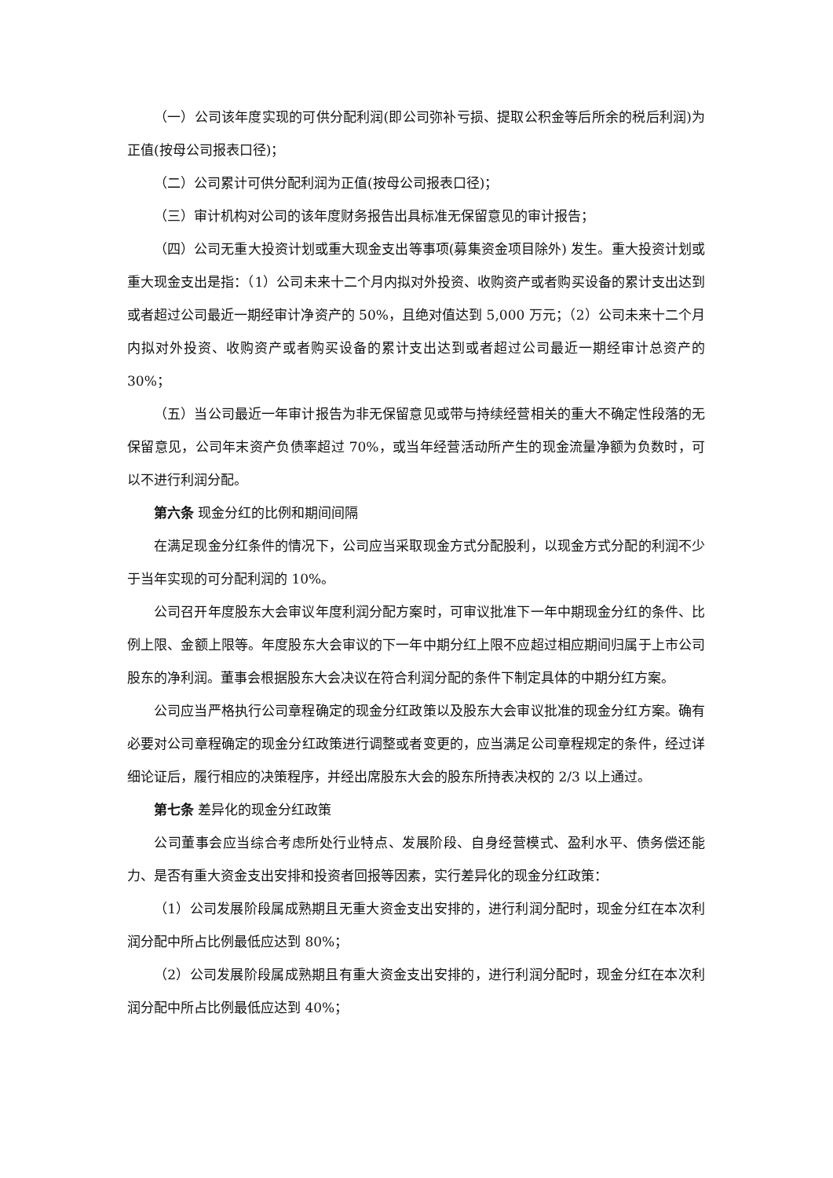（一）公司该年度实现的可供分配利润(即公司弥补亏损、提取公积金等后所余的税后利润)为正值(按母公司报表口径)；
（二）公司累计可供分配利润为正值(按母公司报表口径)；
（三）审计机构对公司的该年度财务报告出具标准无保留意见的审计报告；
（四）公司无重大投资计划或重大现金支出等事项(募集资金项目除外) 发生。重大投资计划或重大现金支出是指：（1）公司未来十二个月内拟对外投资、收购资产或者购买设备的累计支出达到或者超过公司最近一期经审计净资产的 50%，且绝对值达到 5,000 万元；（2）公司未来十二个月内拟对外投资、收购资产或者购买设备的累计支出达到或者超过公司最近一期经审计总资产的 30%；
（五）当公司最近一年审计报告为非无保留意见或带与持续经营相关的重大不确定性段落的无保留意见，公司年末资产负债率超过 70%，或当年经营活动所产生的现金流量净额为负数时，可以不进行利润分配。
第六条 现金分红的比例和期间间隔
在满足现金分红条件的情况下，公司应当采取现金方式分配股利，以现金方式分配的利润不少于当年实现的可分配利润的 10%。
公司召开年度股东大会审议年度利润分配方案时，可审议批准下一年中期现金分红的条件、比例上限、金额上限等。年度股东大会审议的下一年中期分红上限不应超过相应期间归属于上市公司股东的净利润。董事会根据股东大会决议在符合利润分配的条件下制定具体的中期分红方案。
公司应当严格执行公司章程确定的现金分红政策以及股东大会审议批准的现金分红方案。确有必要对公司章程确定的现金分红政策进行调整或者变更的，应当满足公司章程规定的条件，经过详细论证后，履行相应的决策程序，并经出席股东大会的股东所持表决权的 2/3 以上通过。
第七条 差异化的现金分红政策
公司董事会应当综合考虑所处行业特点、发展阶段、自身经营模式、盈利水平、债务偿还能力、是否有重大资金支出安排和投资者回报等因素，实行差异化的现金分红政策：
（1）公司发展阶段属成熟期且无重大资金支出安排的，进行利润分配时，现金分红在本次利润分配中所占比例最低应达到 80%；
（2）公司发展阶段属成熟期且有重大资金支出安排的，进行利润分配时，现金分红在本次利润分配中所占比例最低应达到 40%；